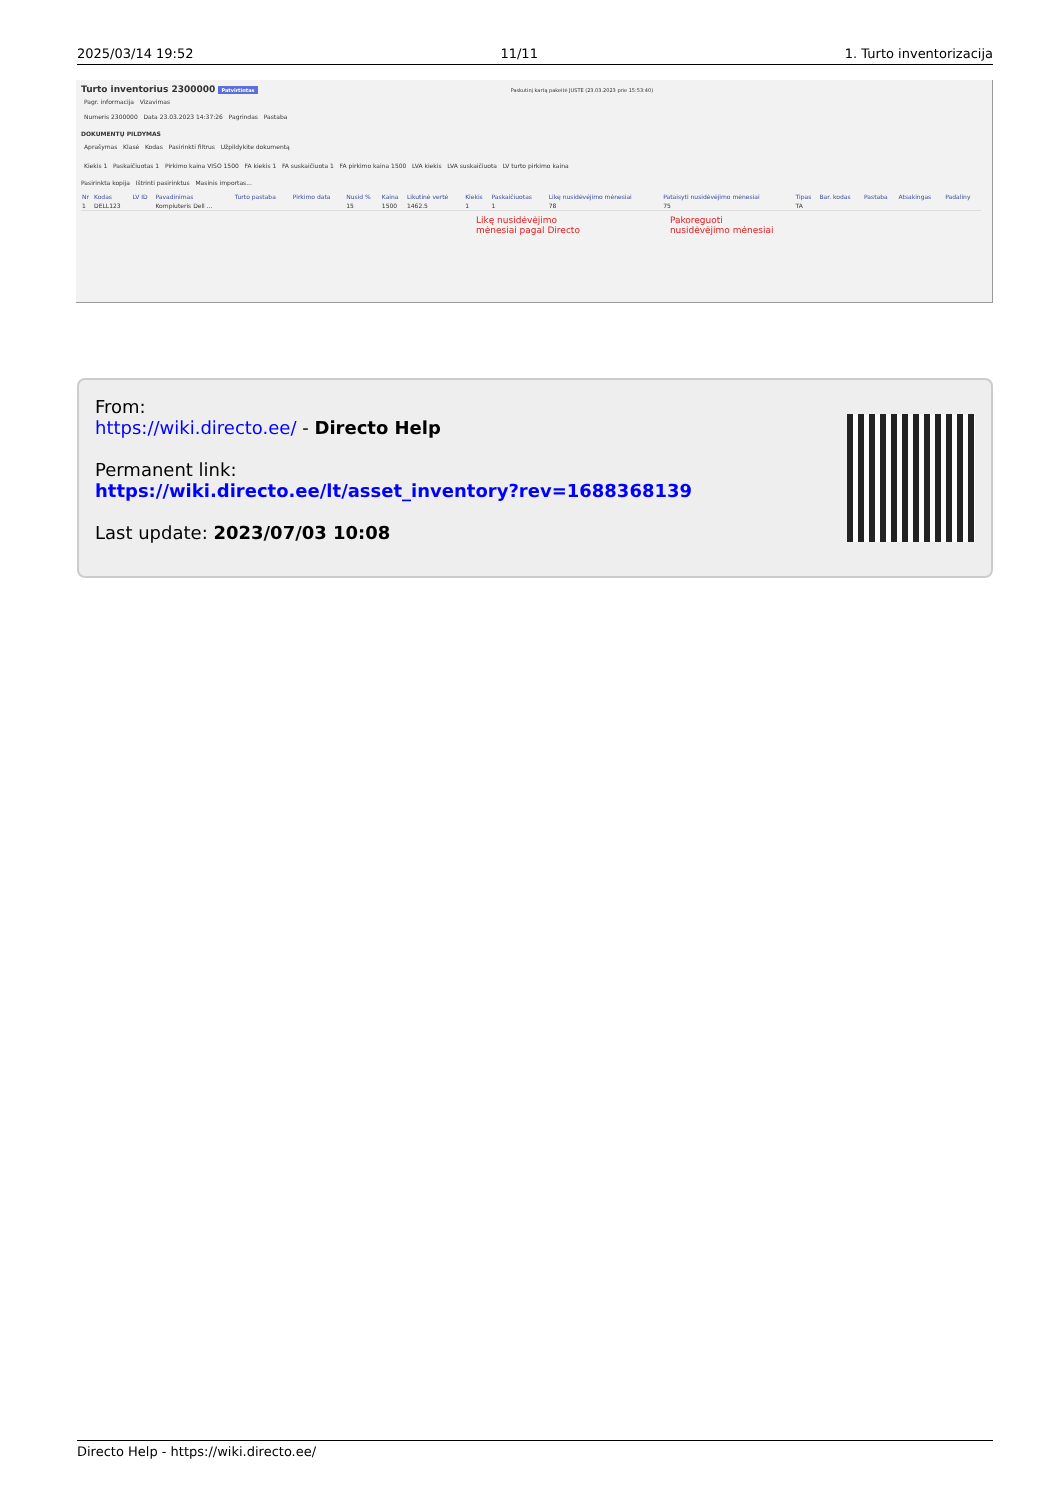2025/03/14 19:52 11/11 1. Turto inventorizacija
Turto inventorius 2300000 Patvirtintas Paskutinį kartą pakeitė JUSTE (23.03.2023 prie 15:53:40)
Pagr. informacija Vizavimas
Numeris 2300000 Data 23.03.2023 14:37:26 Pagrindas Pastaba
DOKUMENTŲ PILDYMAS
Aprašymas Klasė Kodas Pasirinkti filtrus Užpildykite dokumentą
Kiekis 1 Paskaičiuotas 1 Pirkimo kaina VISO 1500 FA kiekis 1 FA suskaičiuota 1 FA pirkimo kaina 1500 LVA kiekis LVA suskaičiuota LV turto pirkimo kaina
Pasirinkta kopija Ištrinti pasirinktus Masinis importas...
| Nr | Kodas | LV ID | Pavadinimas | Turto pastaba | Pirkimo data | Nusid % | Kaina | Likutinė vertė | Kiekis | Paskaičiuotas | Likę nusidėvėjimo mėnesiai | Pataisyti nusidėvėjimo mėnesiai | Tipas | Bar. kodas | Pastaba | Atsakingas | Padaliny |
| --- | --- | --- | --- | --- | --- | --- | --- | --- | --- | --- | --- | --- | --- | --- | --- | --- | --- |
| 1 | DELL123 | | Kompiuteris Dell ... | | | 15 | 1500 | 1462.5 | 1 | 1 | 78 | 75 | TA | | | | |
Likę nusidėvėjimo
mėnesiai pagal Directo Pakoreguoti
nusidėvėjimo mėnesiai
From:
https://wiki.directo.ee/ - Directo Help
Permanent link:
https://wiki.directo.ee/lt/asset_inventory?rev=1688368139
Last update: 2023/07/03 10:08
Directo Help - https://wiki.directo.ee/